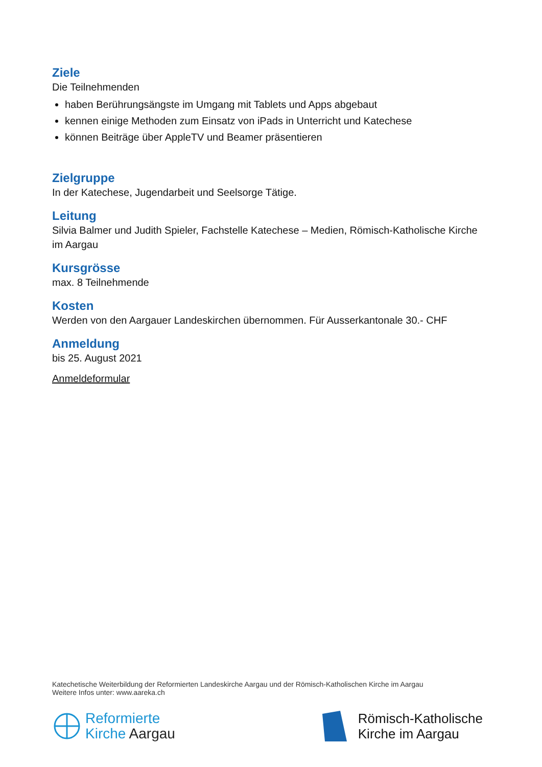Ziele
Die Teilnehmenden
haben Berührungsängste im Umgang mit Tablets und Apps abgebaut
kennen einige Methoden zum Einsatz von iPads in Unterricht und Katechese
können Beiträge über AppleTV und Beamer präsentieren
Zielgruppe
In der Katechese, Jugendarbeit und Seelsorge Tätige.
Leitung
Silvia Balmer und Judith Spieler, Fachstelle Katechese – Medien, Römisch-Katholische Kirche im Aargau
Kursgrösse
max. 8 Teilnehmende
Kosten
Werden von den Aargauer Landeskirchen übernommen. Für Ausserkantonale 30.- CHF
Anmeldung
bis 25. August 2021
Anmeldeformular
Katechetische Weiterbildung der Reformierten Landeskirche Aargau und der Römisch-Katholischen Kirche im Aargau
Weitere Infos unter: www.aareka.ch
Reformierte
Kirche Aargau
Römisch-Katholische
Kirche im Aargau